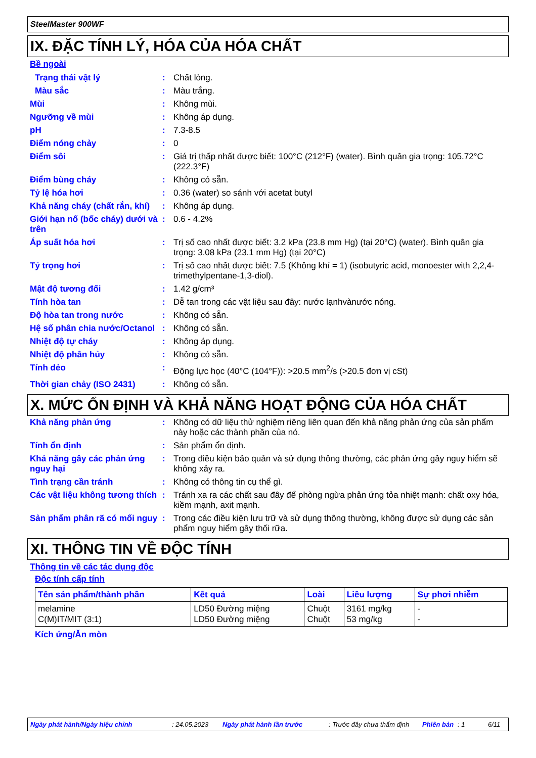SteelMaster 900WF
IX. ĐẶC TÍNH LÝ, HÓA CỦA HÓA CHẤT
Bề ngoài
Trạng thái vật lý : Chất lỏng.
Màu sắc : Màu trắng.
Mùi : Không mùi.
Ngưỡng về mùi : Không áp dụng.
pH : 7.3-8.5
Điểm nóng chảy : 0
Điểm sôi : Giá trị thấp nhất được biết: 100°C (212°F) (water). Bình quân gia trọng: 105.72°C (222.3°F)
Điểm bùng cháy : Không có sẵn.
Tỷ lệ hóa hơi : 0.36 (water) so sánh với acetat butyl
Khả năng cháy (chất rắn, khí)
: Không áp dụng.
Giới hạn nổ (bốc cháy) dưới và trên
: 0.6 - 4.2%
Áp suất hóa hơi : Trị số cao nhất được biết: 3.2 kPa (23.8 mm Hg) (tại 20°C) (water). Bình quân gia trọng: 3.08 kPa (23.1 mm Hg) (tại 20°C)
Tỷ trọng hơi : Trị số cao nhất được biết: 7.5 (Không khí = 1) (isobutyric acid, monoester with 2,2,4-trimethylpentane-1,3-diol).
Mật độ tương đối : 1.42 g/cm³
Tính hòa tan : Dễ tan trong các vật liệu sau đây: nước lạnhvànước nóng.
Độ hòa tan trong nước : Không có sẵn.
Hệ số phân chia nước/Octanol
: Không có sẵn.
Nhiệt độ tự cháy : Không áp dụng.
Nhiệt độ phân hủy : Không có sẵn.
Tính dẻo : Động lực học (40°C (104°F)): >20.5 mm<sup>2</sup>/s (>20.5 đơn vị cSt)
Thời gian chảy (ISO 2431) : Không có sẵn.
X. MỨC ỔN ĐỊNH VÀ KHẢ NĂNG HOẠT ĐỘNG CỦA HÓA CHẤT
Khả năng phản ứng : Không có dữ liệu thử nghiệm riêng liên quan đến khả năng phản ứng của sản phẩm này hoặc các thành phần của nó.
Tính ổn định : Sản phẩm ổn định.
Khả năng gây các phản ứng nguy hại
: Trong điều kiện bảo quản và sử dụng thông thường, các phản ứng gây nguy hiểm sẽ không xảy ra.
Tình trạng cần tránh : Không có thông tin cụ thể gì.
Các vật liệu không tương thích
: Tránh xa ra các chất sau đây để phòng ngừa phản ứng tỏa nhiệt mạnh: chất oxy hóa, kiềm mạnh, axit mạnh.
Sản phẩm phân rã có mối nguy
: Trong các điều kiện lưu trữ và sử dụng thông thường, không được sử dụng các sản phẩm nguy hiểm gây thối rữa.
XI. THÔNG TIN VỀ ĐỘC TÍNH
Thông tin về các tác dụng độc
Độc tính cấp tính
| Tên sản phẩm/thành phần | Kết quả | Loài | Liều lượng | Sự phơi nhiễm |
| --- | --- | --- | --- | --- |
| melamine C(M)IT/MIT (3:1) | LD50 Đường miệng LD50 Đường miệng | Chuột Chuột | 3161 mg/kg 53 mg/kg | - - |
Kích ứng/Ăn mòn
Ngày phát hành/Ngày hiệu chỉnh : 24.05.2023 Ngày phát hành lần trước : Trước đây chưa thẩm định Phiên bản : 1 6/11